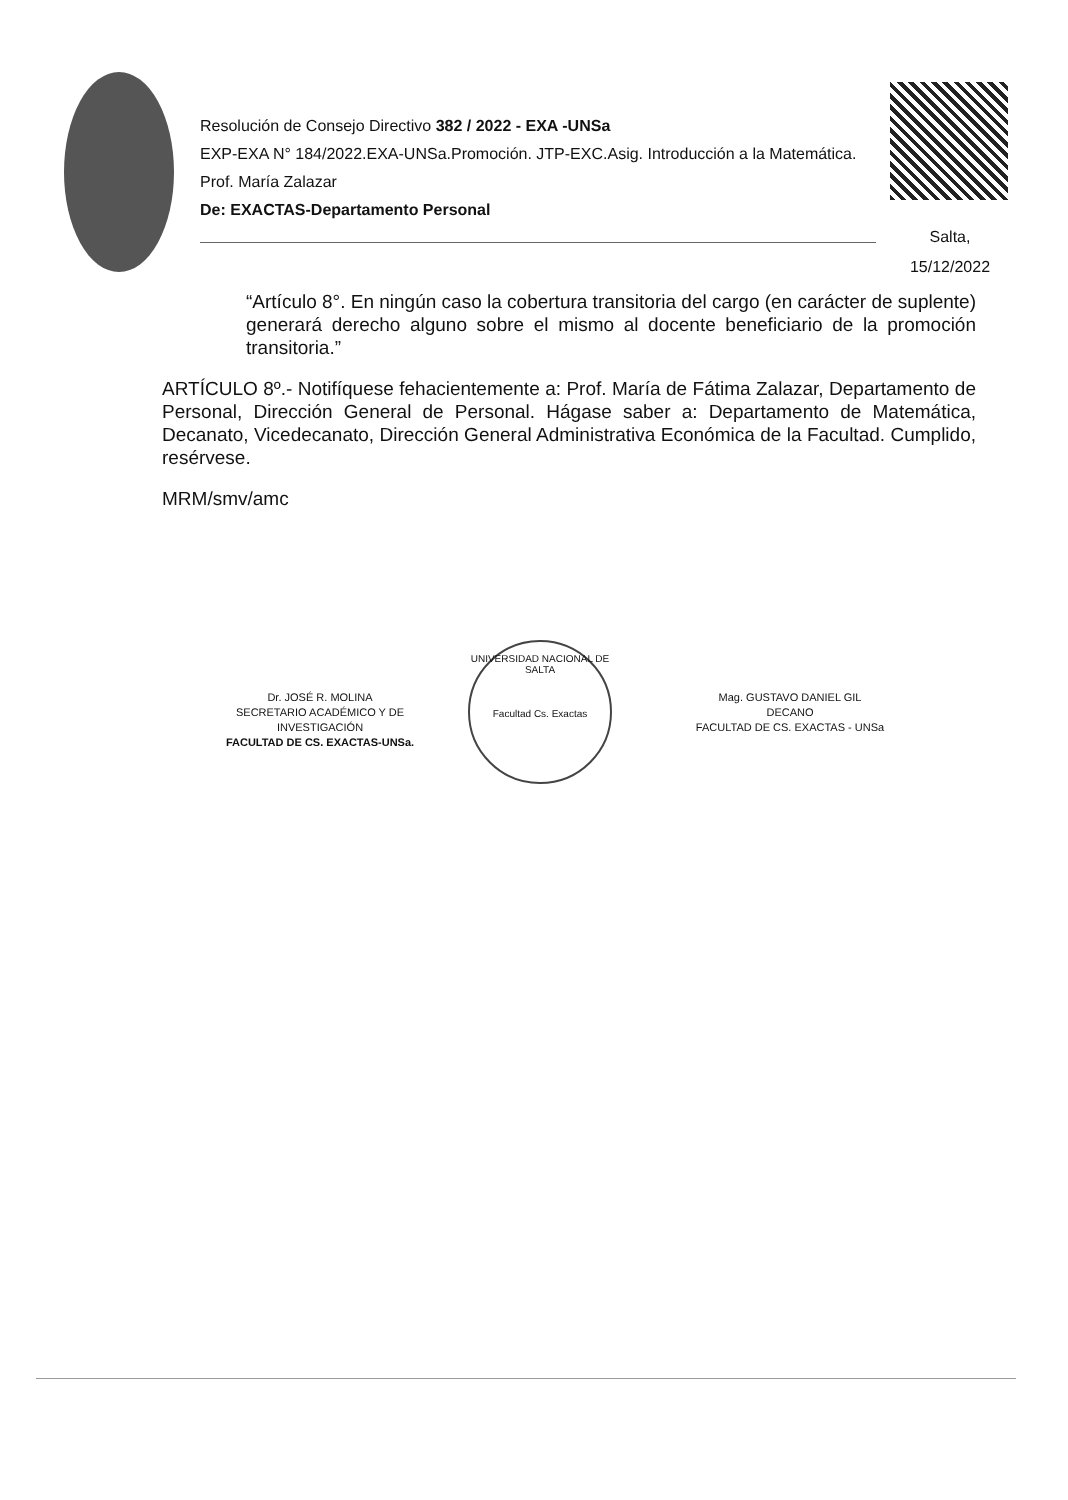Resolución de Consejo Directivo 382 / 2022 - EXA -UNSa
EXP-EXA N° 184/2022.EXA-UNSa.Promoción. JTP-EXC.Asig. Introducción a la Matemática. Prof. María Zalazar
De: EXACTAS-Departamento Personal
Salta,
15/12/2022
“Artículo 8°. En ningún caso la cobertura transitoria del cargo (en carácter de suplente) generará derecho alguno sobre el mismo al docente beneficiario de la promoción transitoria.”
ARTÍCULO 8º.- Notifíquese fehacientemente a: Prof. María de Fátima Zalazar, Departamento de Personal, Dirección General de Personal. Hágase saber a: Departamento de Matemática, Decanato, Vicedecanato, Dirección General Administrativa Económica de la Facultad. Cumplido, resérvese.
MRM/smv/amc
Dr. JOSÉ R. MOLINA
SECRETARIO ACADÉMICO Y DE INVESTIGACIÓN
FACULTAD DE CS. EXACTAS-UNSa.
UNIVERSIDAD NACIONAL DE SALTA
Facultad Cs. Exactas
Mag. GUSTAVO DANIEL GIL
DECANO
FACULTAD DE CS. EXACTAS - UNSa